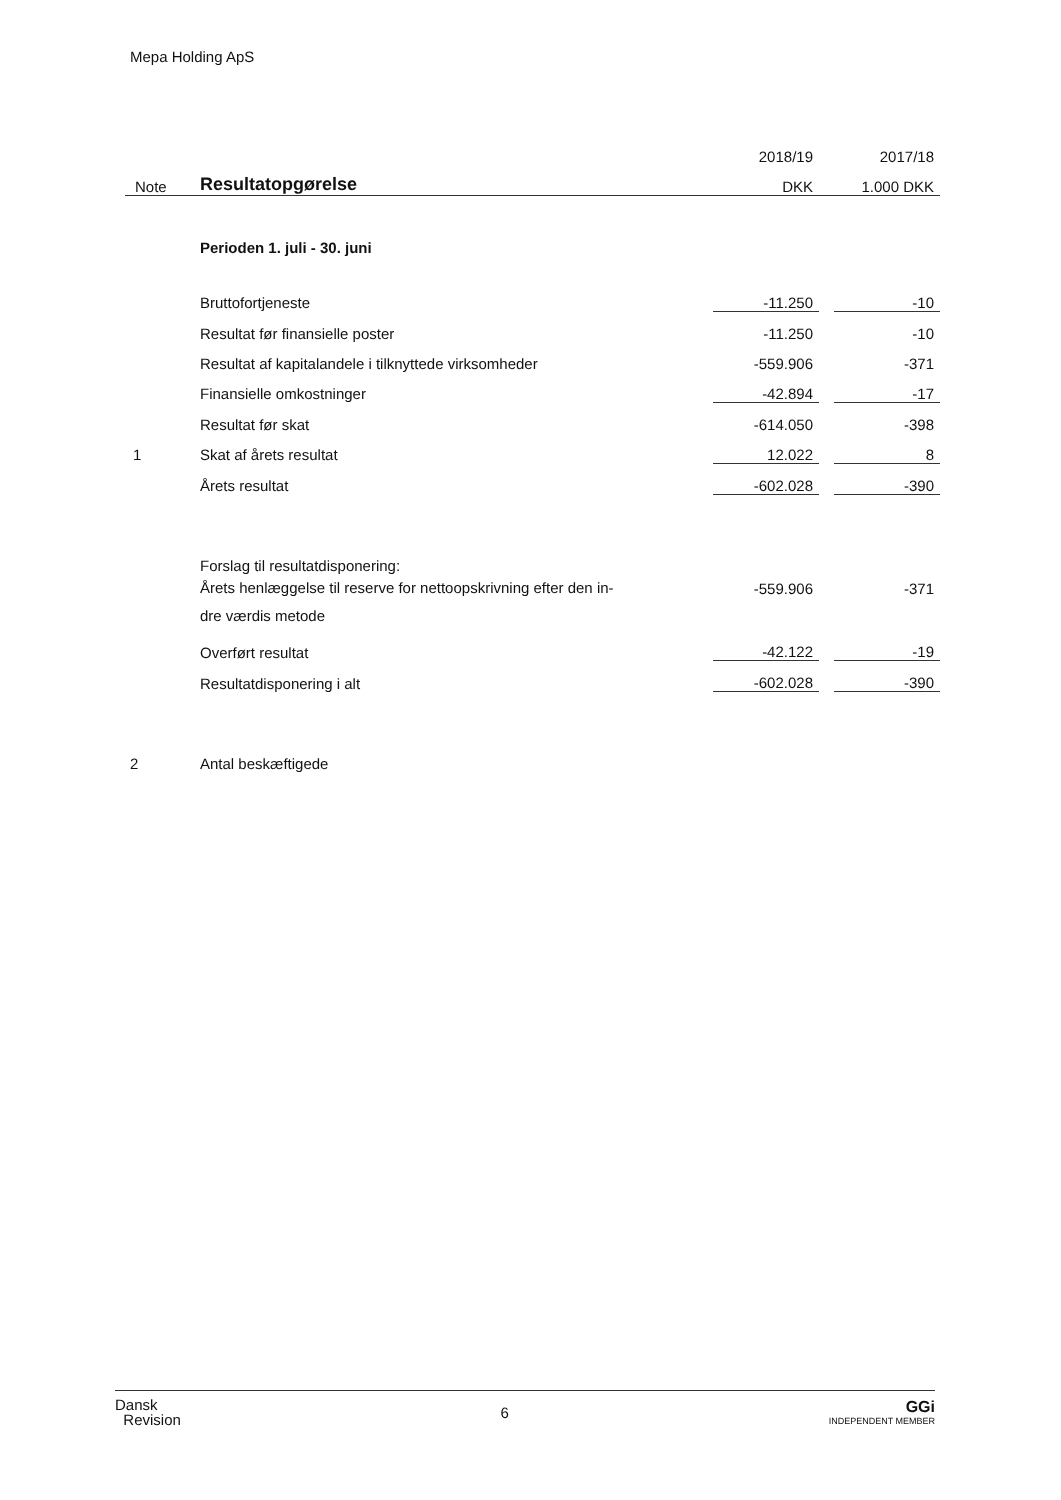Mepa Holding ApS
| | | 2018/19 | | 2017/18 |
| Note | Resultatopgørelse | DKK | | 1.000 DKK |
| | Perioden 1. juli - 30. juni | | | |
| | Bruttofortjeneste | -11.250 | | -10 |
| | Resultat før finansielle poster | -11.250 | | -10 |
| | Resultat af kapitalandele i tilknyttede virksomheder | -559.906 | | -371 |
| | Finansielle omkostninger | -42.894 | | -17 |
| | Resultat før skat | -614.050 | | -398 |
| 1 | Skat af årets resultat | 12.022 | | 8 |
| | Årets resultat | -602.028 | | -390 |
| | Forslag til resultatdisponering: | | | |
| | Årets henlæggelse til reserve for nettoopskrivning efter den in- dre værdis metode | -559.906 | | -371 |
| | Overført resultat | -42.122 | | -19 |
| | Resultatdisponering i alt | -602.028 | | -390 |
| 2 | Antal beskæftigede | | | |
Dansk
Revision
6
GGi
INDEPENDENT MEMBER